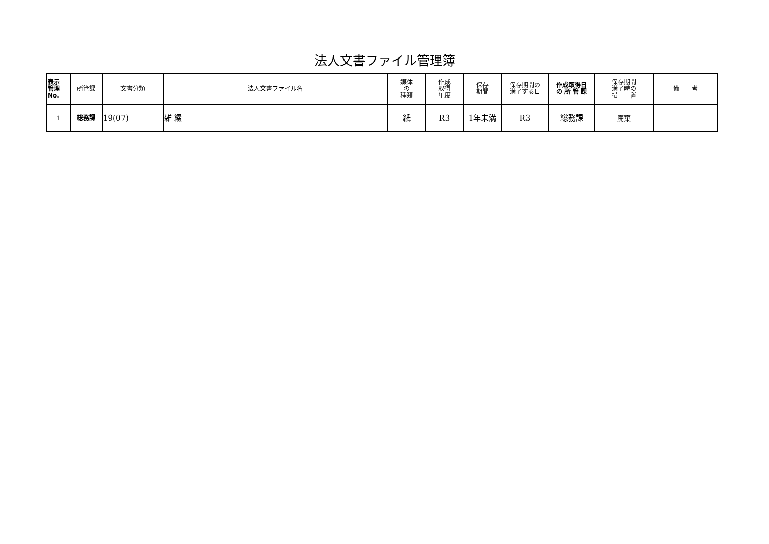法人文書ファイル管理簿
| 表示 管理 No. | 所管課 | 文書分類 | 法人文書ファイル名 | 媒体 の 種類 | 作成 取得 年度 | 保存 期間 | 保存期間の 満了する日 | 作成取得日 の 所 管 課 | 保存期間 満了時の 措 置 | 備 考 |
| --- | --- | --- | --- | --- | --- | --- | --- | --- | --- | --- |
| 1 | 総務課 | 19(07) | 雑 綴 | 紙 | R3 | 1年未満 | R3 | 総務課 | 廃棄 | |